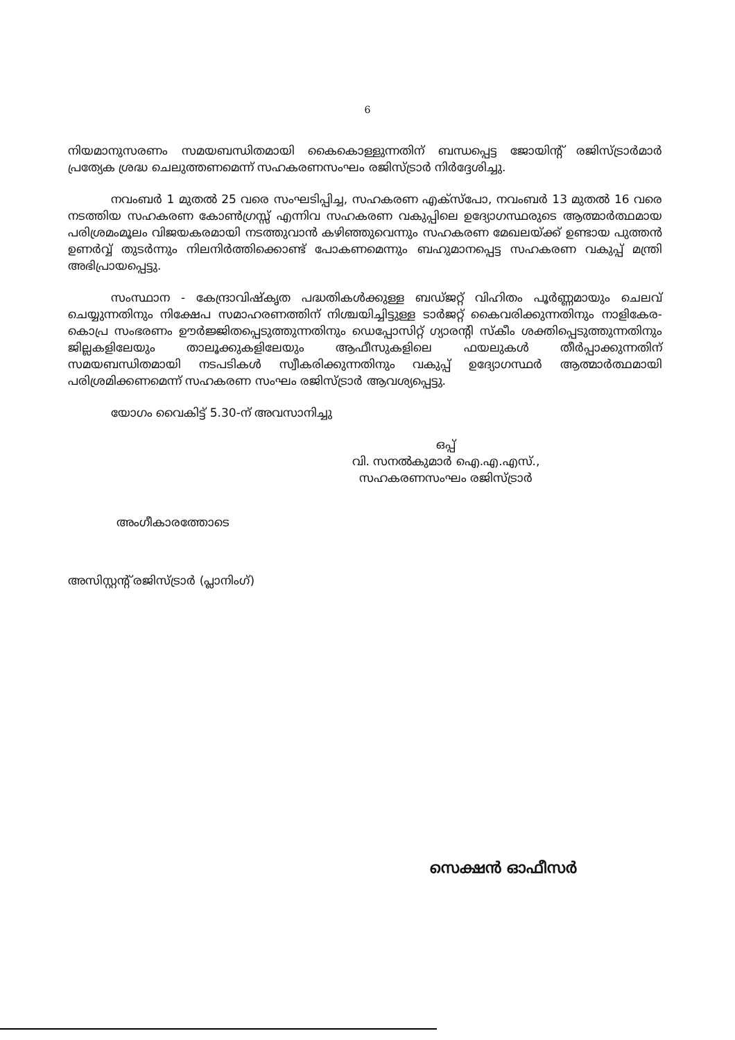6
നിയമാനുസരണം സമയബന്ധിതമായി കൈകൊള്ളുന്നതിന് ബന്ധപ്പെട്ട ജോയിന്റ് രജിസ്ട്രാർമാർ പ്രത്യേക ശ്രദ്ധ ചെലുത്തണമെന്ന് സഹകരണസംഘം രജിസ്ട്രാർ നിർദ്ദേശിച്ചു.
നവംബർ 1 മുതൽ 25 വരെ സംഘടിപ്പിച്ച, സഹകരണ എക്സ്പോ, നവംബർ 13 മുതൽ 16 വരെ നടത്തിയ സഹകരണ കോൺഗ്രസ്സ് എന്നിവ സഹകരണ വകുപ്പിലെ ഉദ്യോഗസ്ഥരുടെ ആത്മാർത്ഥമായ പരിശ്രമംമൂലം വിജയകരമായി നടത്തുവാൻ കഴിഞ്ഞുവെന്നും സഹകരണ മേഖലയ്ക്ക് ഉണ്ടായ പുത്തൻ ഉണർവ്വ് തുടർന്നും നിലനിർത്തിക്കൊണ്ട് പോകണമെന്നും ബഹുമാനപ്പെട്ട സഹകരണ വകുപ്പ് മന്ത്രി അഭിപ്രായപ്പെട്ടു.
സംസ്ഥാന - കേന്ദ്രാവിഷ്കൃത പദ്ധതികൾക്കുള്ള ബഡ്ജറ്റ് വിഹിതം പൂർണ്ണമായും ചെലവ് ചെയ്യുന്നതിനും നിക്ഷേപ സമാഹരണത്തിന് നിശ്ചയിച്ചിട്ടുള്ള ടാർജറ്റ് കൈവരിക്കുന്നതിനും നാളികേര-കൊപ്ര സംഭരണം ഊർജ്ജിതപ്പെടുത്തുന്നതിനും ഡെപ്പോസിറ്റ് ഗ്യാരന്റി സ്കീം ശക്തിപ്പെടുത്തുന്നതിനും ജില്ലകളിലേയും താലൂക്കുകളിലേയും ആഫീസുകളിലെ ഫയലുകൾ തീർപ്പാക്കുന്നതിന് സമയബന്ധിതമായി നടപടികൾ സ്വീകരിക്കുന്നതിനും വകുപ്പ് ഉദ്യോഗസ്ഥർ ആത്മാർത്ഥമായി പരിശ്രമിക്കണമെന്ന് സഹകരണ സംഘം രജിസ്ട്രാർ ആവശ്യപ്പെട്ടു.
യോഗം വൈകിട്ട് 5.30-ന് അവസാനിച്ചു
ഒപ്പ്
വി. സനൽകുമാർ ഐ.എ.എസ്.,
സഹകരണസംഘം രജിസ്ട്രാർ
അംഗീകാരത്തോടെ
അസിസ്റ്റന്റ് രജിസ്ട്രാർ (പ്ലാനിംഗ്)
സെക്ഷൻ ഓഫീസർ